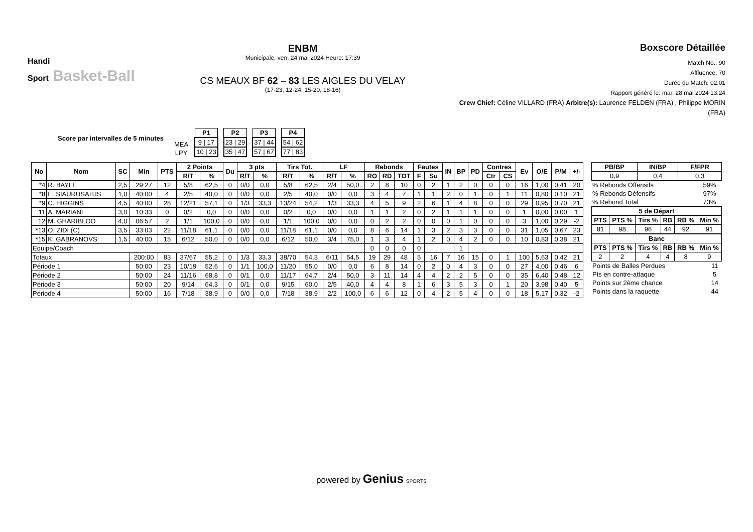Handi
Sport Basket-Ball
ENBM
Municipale, ven. 24 mai 2024 Heure: 17:39
CS MEAUX BF 62 – 83 LES AIGLES DU VELAY
(17-23, 12-24, 15-20, 18-16)
Boxscore Détaillée
Match No.: 90
Affluence: 70
Durée du Match: 02:01
Rapport généré le: mar. 28 mai 2024 13:24
Crew Chief: Céline VILLARD (FRA) Arbitre(s): Laurence FELDEN (FRA) , Philippe MORIN (FRA)
Score par intervalles de 5 minutes
| MEA |
| LPY |
| P1 |
| --- |
| 9 / 17 |
| 10 / 23 |
| P2 |
| --- |
| 23 / 29 |
| 35 / 47 |
| P3 |
| --- |
| 37 / 44 |
| 57 / 67 |
| P4 |
| --- |
| 54 / 62 |
| 77 / 83 |
| No | Nom | SC | Min | PTS | 2 Points | | Du | 3 pts | | Tirs Tot. | | LF | | Rebonds | | | Fautes | | IN | BP | PD | Contres | | Ev | O/E | P/M | +/- |
| --- | --- | --- | --- | --- | --- | --- | --- | --- | --- | --- | --- | --- | --- | --- | --- | --- | --- | --- | --- | --- | --- | --- | --- | --- | --- | --- | --- |
| | | | | | R/T | % | | R/T | % | R/T | % | R/T | % | RO | RD | TOT | F | Su | | | | Ctr | CS | | | | |
| *4 | R. BAYLE | 2,5 | 29:27 | 12 | 5/8 | 62,5 | 0 | 0/0 | 0,0 | 5/8 | 62,5 | 2/4 | 50,0 | 2 | 8 | 10 | 0 | 2 | 1 | 2 | 0 | 0 | 0 | 16 | 1,00 | 0,41 | 20 |
| *8 | E. SIAURUSAITIS | 1,0 | 40:00 | 4 | 2/5 | 40,0 | 0 | 0/0 | 0,0 | 2/5 | 40,0 | 0/0 | 0,0 | 3 | 4 | 7 | 1 | 1 | 2 | 0 | 1 | 0 | 1 | 11 | 0,80 | 0,10 | 21 |
| *9 | C. HIGGINS | 4,5 | 40:00 | 28 | 12/21 | 57,1 | 0 | 1/3 | 33,3 | 13/24 | 54,2 | 1/3 | 33,3 | 4 | 5 | 9 | 2 | 6 | 1 | 4 | 8 | 0 | 0 | 29 | 0,95 | 0,70 | 21 |
| 11 | A. MARIANI | 3,0 | 10:33 | 0 | 0/2 | 0,0 | 0 | 0/0 | 0,0 | 0/2 | 0,0 | 0/0 | 0,0 | 1 | 1 | 2 | 0 | 2 | 1 | 1 | 1 | 0 | 0 | 1 | 0,00 | 0,00 | 1 |
| 12 | M. GHARIBLOO | 4,0 | 06:57 | 2 | 1/1 | 100,0 | 0 | 0/0 | 0,0 | 1/1 | 100,0 | 0/0 | 0,0 | 0 | 2 | 2 | 0 | 0 | 0 | 1 | 0 | 0 | 0 | 3 | 1,00 | 0,29 | -2 |
| *13 | O. ZIDI (C) | 3,5 | 33:03 | 22 | 11/18 | 61,1 | 0 | 0/0 | 0,0 | 11/18 | 61,1 | 0/0 | 0,0 | 8 | 6 | 14 | 1 | 3 | 2 | 3 | 3 | 0 | 0 | 31 | 1,05 | 0,67 | 23 |
| *15 | K. GABRANOVS | 1,5 | 40:00 | 15 | 6/12 | 50,0 | 0 | 0/0 | 0,0 | 6/12 | 50,0 | 3/4 | 75,0 | 1 | 3 | 4 | 1 | 2 | 0 | 4 | 2 | 0 | 0 | 10 | 0,83 | 0,38 | 21 |
| Equipe/Coach | | | | | | | | | | | | | | 0 | 0 | 0 | 0 | | | 1 | | | | | | | |
| Totaux | | | 200:00 | 83 | 37/67 | 55,2 | 0 | 1/3 | 33,3 | 38/70 | 54,3 | 6/11 | 54,5 | 19 | 29 | 48 | 5 | 16 | 7 | 16 | 15 | 0 | 1 | 100 | 5,63 | 0,42 | 21 |
| Période 1 | | | 50:00 | 23 | 10/19 | 52,6 | 0 | 1/1 | 100,0 | 11/20 | 55,0 | 0/0 | 0,0 | 6 | 8 | 14 | 0 | 2 | 0 | 4 | 3 | 0 | 0 | 27 | 4,00 | 0,46 | 6 |
| Période 2 | | | 50:00 | 24 | 11/16 | 68,8 | 0 | 0/1 | 0,0 | 11/17 | 64,7 | 2/4 | 50,0 | 3 | 11 | 14 | 4 | 4 | 2 | 2 | 5 | 0 | 0 | 35 | 6,40 | 0,48 | 12 |
| Période 3 | | | 50:00 | 20 | 9/14 | 64,3 | 0 | 0/1 | 0,0 | 9/15 | 60,0 | 2/5 | 40,0 | 4 | 4 | 8 | 1 | 6 | 3 | 5 | 3 | 0 | 1 | 20 | 3,98 | 0,40 | 5 |
| Période 4 | | | 50:00 | 16 | 7/18 | 38,9 | 0 | 0/0 | 0,0 | 7/18 | 38,9 | 2/2 | 100,0 | 6 | 6 | 12 | 0 | 4 | 2 | 5 | 4 | 0 | 0 | 18 | 5,17 | 0,32 | -2 |
| PB/BP | IN/BP | F/FPR |
| --- | --- | --- |
| 0,9 | 0,4 | 0,3 |
| % Rebonds Offensifs | 59% |
| % Rebonds Défensifs | 97% |
| % Rebond Total | 73% |
| 5 de Départ | | | | | |
| --- | --- | --- | --- | --- | --- |
| PTS | PTS % | Tirs % | RB | RB % | Min % |
| 81 | 98 | 96 | 44 | 92 | 91 |
| Banc | | | | | |
| --- | --- | --- | --- | --- | --- |
| PTS | PTS % | Tirs % | RB | RB % | Min % |
| 2 | 2 | 4 | 4 | 8 | 9 |
| Points de Balles Perdues | 11 |
| Pts en contre-attaque | 5 |
| Points sur 2ème chance | 14 |
| Points dans la raquette | 44 |
powered by Genius SPORTS